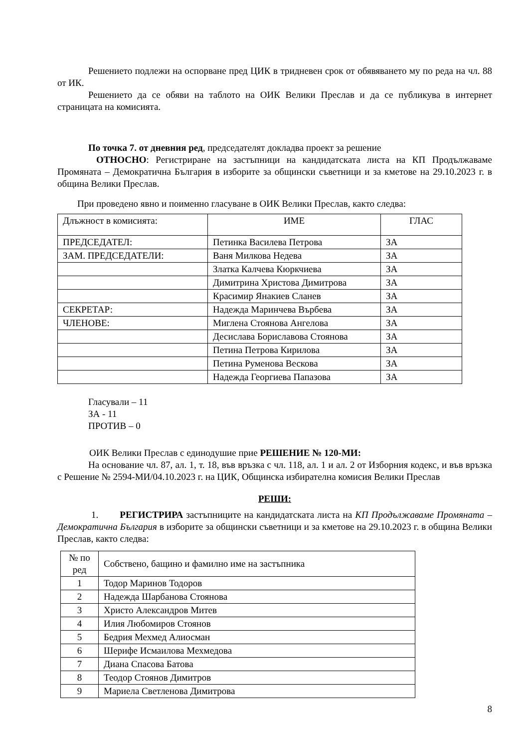Решението подлежи на оспорване пред ЦИК в тридневен срок от обявяването му по реда на чл. 88 от ИК.
Решението да се обяви на таблото на ОИК Велики Преслав и да се публикува в интернет страницата на комисията.
По точка 7. от дневния ред, председателят докладва проект за решение
ОТНОСНО: Регистриране на застъпници на кандидатската листа на КП Продължаваме Промяната – Демократична България в изборите за общински съветници и за кметове на 29.10.2023 г. в община Велики Преслав.
При проведено явно и поименно гласуване в ОИК Велики Преслав, както следва:
| Длъжност в комисията: | ИМЕ | ГЛАС |
| ПРЕДСЕДАТЕЛ: | Петинка Василева Петрова | ЗА |
| ЗАМ. ПРЕДСЕДАТЕЛИ: | Ваня Милкова Недева | ЗА |
| | Златка Калчева Кюркчиева | ЗА |
| | Димитрина Христова Димитрова | ЗА |
| | Красимир Янакиев Сланев | ЗА |
| СЕКРЕТАР: | Надежда Маринчева Върбева | ЗА |
| ЧЛЕНОВЕ: | Миглена Стоянова Ангелова | ЗА |
| | Десислава Бориславова Стоянова | ЗА |
| | Петина Петрова Кирилова | ЗА |
| | Петина Руменова Вескова | ЗА |
| | Надежда Георгиева Папазова | ЗА |
Гласували – 11
ЗА - 11
ПРОТИВ – 0
ОИК Велики Преслав с единодушие прие РЕШЕНИЕ № 120-МИ:
На основание чл. 87, ал. 1, т. 18, във връзка с чл. 118, ал. 1 и ал. 2 от Изборния кодекс, и във връзка с Решение № 2594-МИ/04.10.2023 г. на ЦИК, Общинска избирателна комисия Велики Преслав
РЕШИ:
1. РЕГИСТРИРА застъпниците на кандидатската листа на КП Продължаваме Промяната – Демократична България в изборите за общински съветници и за кметове на 29.10.2023 г. в община Велики Преслав, както следва:
| № по ред | Собствено, бащино и фамилно име на застъпника |
| 1 | Тодор Маринов Тодоров |
| 2 | Надежда Шарбанова Стоянова |
| 3 | Христо Александров Митев |
| 4 | Илия Любомиров Стоянов |
| 5 | Бедрия Мехмед Алиосман |
| 6 | Шерифе Исмаилова Мехмедова |
| 7 | Диана Спасова Батова |
| 8 | Теодор Стоянов Димитров |
| 9 | Мариела Светленова Димитрова |
8